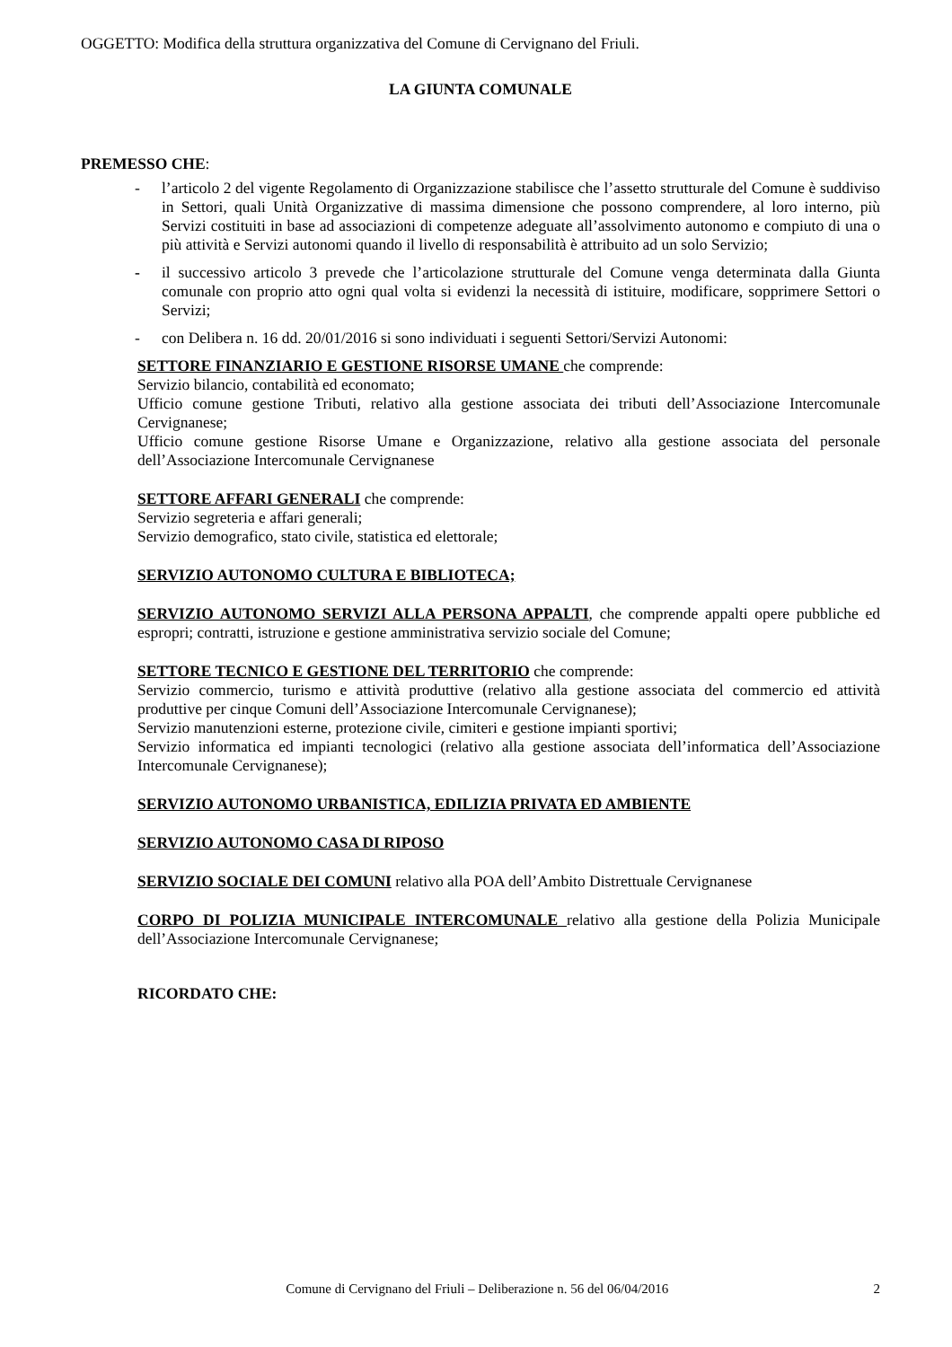OGGETTO: Modifica della struttura organizzativa del Comune di Cervignano del Friuli.
LA GIUNTA COMUNALE
PREMESSO CHE:
- l’articolo 2 del vigente Regolamento di Organizzazione stabilisce che l’assetto strutturale del Comune è suddiviso in Settori, quali Unità Organizzative di massima dimensione che possono comprendere, al loro interno, più Servizi costituiti in base ad associazioni di competenze adeguate all’assolvimento autonomo e compiuto di una o più attività e Servizi autonomi quando il livello di responsabilità è attribuito ad un solo Servizio;
- il successivo articolo 3 prevede che l’articolazione strutturale del Comune venga determinata dalla Giunta comunale con proprio atto ogni qual volta si evidenzi la necessità di istituire, modificare, sopprimere Settori o Servizi;
- con Delibera n. 16 dd. 20/01/2016 si sono individuati i seguenti Settori/Servizi Autonomi:
SETTORE FINANZIARIO E GESTIONE RISORSE UMANE che comprende:
Servizio bilancio, contabilità ed economato;
Ufficio comune gestione Tributi, relativo alla gestione associata dei tributi dell’Associazione Intercomunale Cervignanese;
Ufficio comune gestione Risorse Umane e Organizzazione, relativo alla gestione associata del personale dell’Associazione Intercomunale Cervignanese
SETTORE AFFARI GENERALI che comprende:
Servizio segreteria e affari generali;
Servizio demografico, stato civile, statistica ed elettorale;
SERVIZIO AUTONOMO CULTURA E BIBLIOTECA;
SERVIZIO AUTONOMO SERVIZI ALLA PERSONA APPALTI, che comprende appalti opere pubbliche ed espropri; contratti, istruzione e gestione amministrativa servizio sociale del Comune;
SETTORE TECNICO E GESTIONE DEL TERRITORIO che comprende:
Servizio commercio, turismo e attività produttive (relativo alla gestione associata del commercio ed attività produttive per cinque Comuni dell’Associazione Intercomunale Cervignanese);
Servizio manutenzioni esterne, protezione civile, cimiteri e gestione impianti sportivi;
Servizio informatica ed impianti tecnologici (relativo alla gestione associata dell’informatica dell’Associazione Intercomunale Cervignanese);
SERVIZIO AUTONOMO URBANISTICA, EDILIZIA PRIVATA ED AMBIENTE
SERVIZIO AUTONOMO CASA DI RIPOSO
SERVIZIO SOCIALE DEI COMUNI relativo alla POA dell’Ambito Distrettuale Cervignanese
CORPO DI POLIZIA MUNICIPALE INTERCOMUNALE relativo alla gestione della Polizia Municipale dell’Associazione Intercomunale Cervignanese;
RICORDATO CHE:
Comune di Cervignano del Friuli – Deliberazione n. 56 del 06/04/2016 2